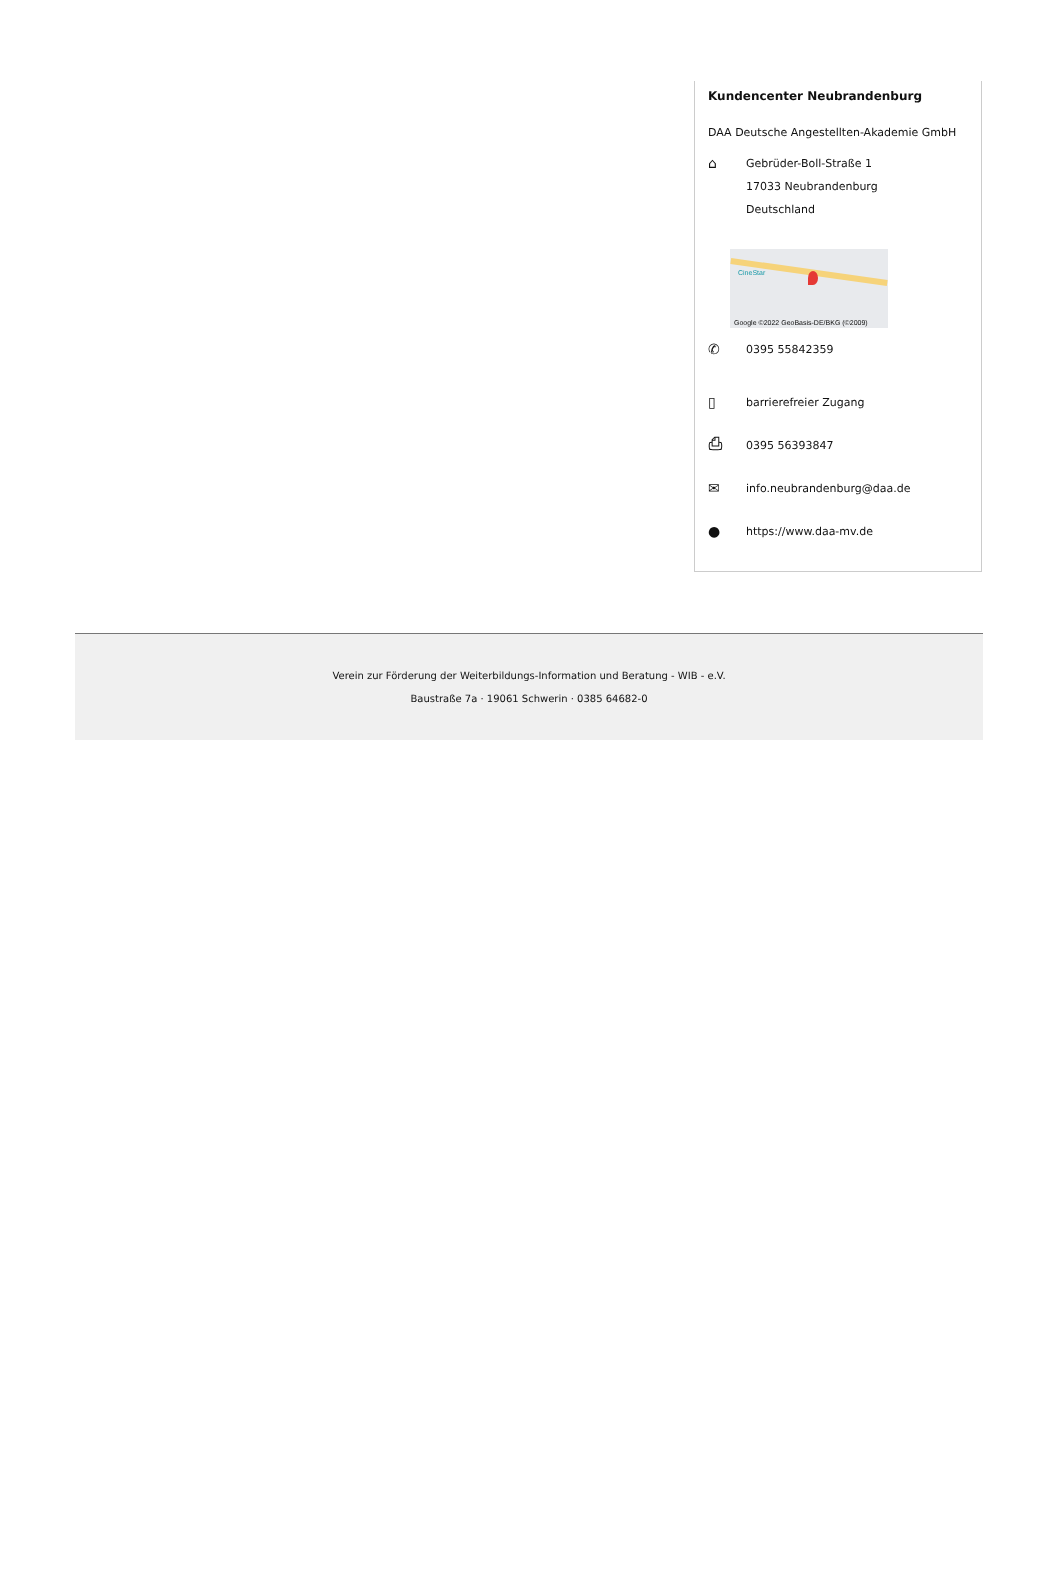Kundencenter Neubrandenburg
DAA Deutsche Angestellten-Akademie GmbH
⌂
Gebrüder-Boll-Straße 1
17033 Neubrandenburg
Deutschland
CineStar
Google ©2022 GeoBasis-DE/BKG (©2009)
✆
0395 55842359
▯
barrierefreier Zugang
⎙
0395 56393847
✉
info.neubrandenburg@daa.de
●
https://www.daa-mv.de
Verein zur Förderung der Weiterbildungs-Information und Beratung - WIB - e.V.
Baustraße 7a · 19061 Schwerin · 0385 64682-0